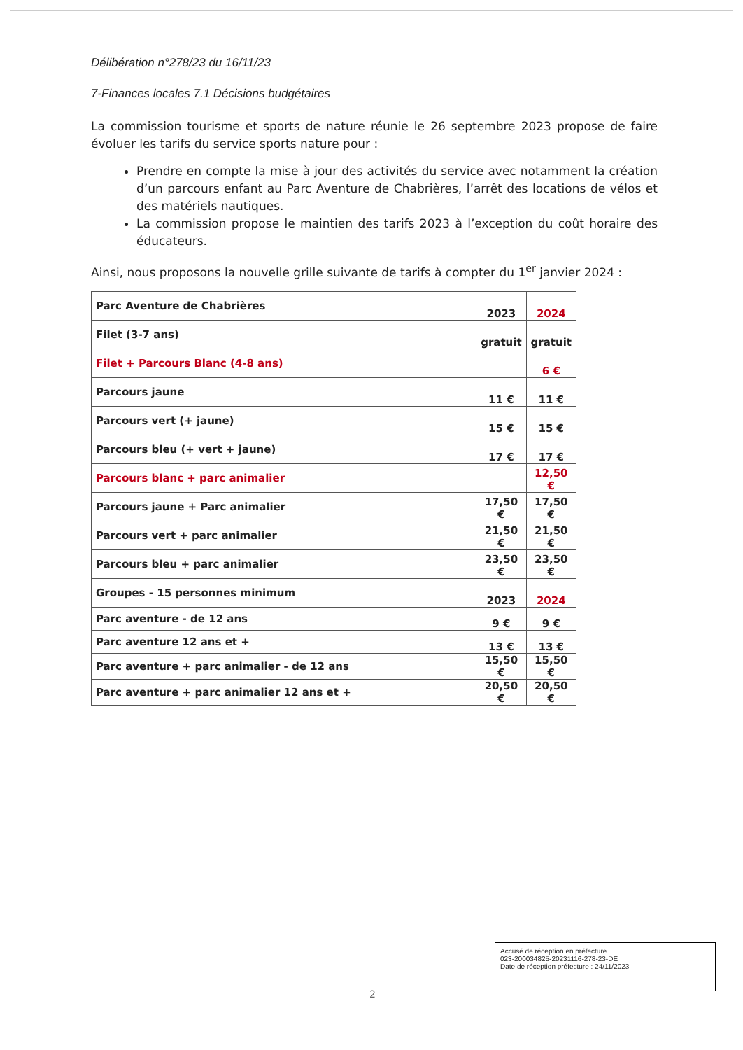Délibération n°278/23 du 16/11/23
7-Finances locales 7.1 Décisions budgétaires
La commission tourisme et sports de nature réunie le 26 septembre 2023 propose de faire évoluer les tarifs du service sports nature pour :
Prendre en compte la mise à jour des activités du service avec notamment la création d’un parcours enfant au Parc Aventure de Chabrières, l’arrêt des locations de vélos et des matériels nautiques.
La commission propose le maintien des tarifs 2023 à l’exception du coût horaire des éducateurs.
Ainsi, nous proposons la nouvelle grille suivante de tarifs à compter du 1<sup>er</sup> janvier 2024 :
| Parc Aventure de Chabrières | 2023 | 2024 |
| Filet (3-7 ans) | gratuit | gratuit |
| Filet + Parcours Blanc (4-8 ans) | | 6 € |
| Parcours jaune | 11 € | 11 € |
| Parcours vert (+ jaune) | 15 € | 15 € |
| Parcours bleu (+ vert + jaune) | 17 € | 17 € |
| Parcours blanc + parc animalier | | 12,50 € |
| Parcours jaune + Parc animalier | 17,50 € | 17,50 € |
| Parcours vert + parc animalier | 21,50 € | 21,50 € |
| Parcours bleu + parc animalier | 23,50 € | 23,50 € |
| Groupes - 15 personnes minimum | 2023 | 2024 |
| Parc aventure - de 12 ans | 9 € | 9 € |
| Parc aventure 12 ans et + | 13 € | 13 € |
| Parc aventure + parc animalier - de 12 ans | 15,50 € | 15,50 € |
| Parc aventure + parc animalier 12 ans et + | 20,50 € | 20,50 € |
Accusé de réception en préfecture
023-200034825-20231116-278-23-DE
Date de réception préfecture : 24/11/2023
2